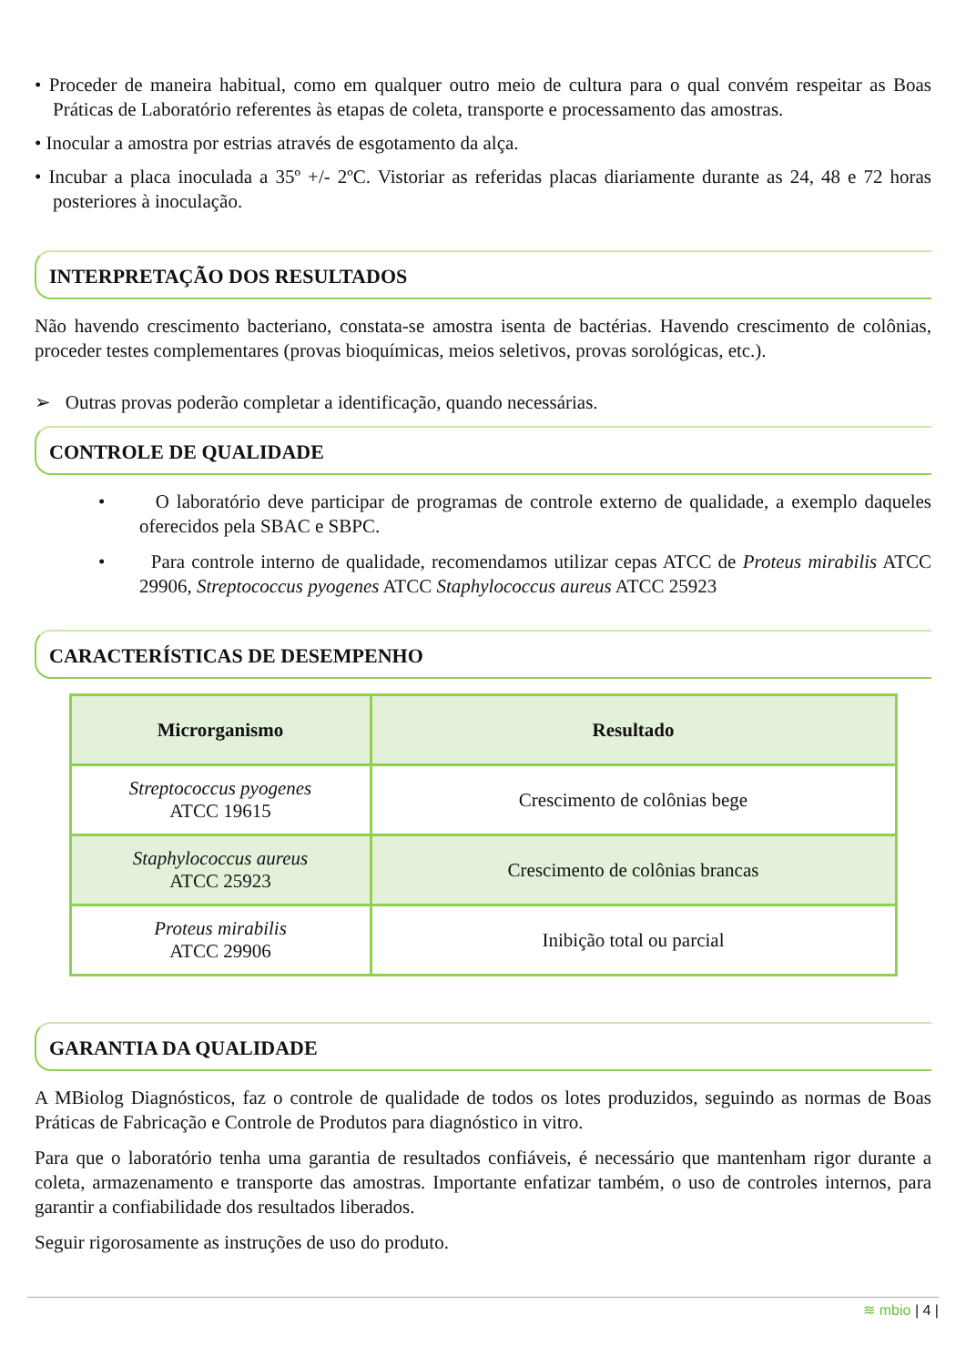• Proceder de maneira habitual, como em qualquer outro meio de cultura para o qual convém respeitar as Boas Práticas de Laboratório referentes às etapas de coleta, transporte e processamento das amostras.
• Inocular a amostra por estrias através de esgotamento da alça.
• Incubar a placa inoculada a 35º +/- 2ºC. Vistoriar as referidas placas diariamente durante as 24, 48 e 72 horas posteriores à inoculação.
INTERPRETAÇÃO DOS RESULTADOS
Não havendo crescimento bacteriano, constata-se amostra isenta de bactérias. Havendo crescimento de colônias, proceder testes complementares (provas bioquímicas, meios seletivos, provas sorológicas, etc.).
➢ Outras provas poderão completar a identificação, quando necessárias.
CONTROLE DE QUALIDADE
• O laboratório deve participar de programas de controle externo de qualidade, a exemplo daqueles oferecidos pela SBAC e SBPC.
• Para controle interno de qualidade, recomendamos utilizar cepas ATCC de Proteus mirabilis ATCC 29906, Streptococcus pyogenes ATCC Staphylococcus aureus ATCC 25923
CARACTERÍSTICAS DE DESEMPENHO
| Microrganismo | Resultado |
| --- | --- |
| Streptococcus pyogenes ATCC 19615 | Crescimento de colônias bege |
| Staphylococcus aureus ATCC 25923 | Crescimento de colônias brancas |
| Proteus mirabilis ATCC 29906 | Inibição total ou parcial |
GARANTIA DA QUALIDADE
A MBiolog Diagnósticos, faz o controle de qualidade de todos os lotes produzidos, seguindo as normas de Boas Práticas de Fabricação e Controle de Produtos para diagnóstico in vitro.
Para que o laboratório tenha uma garantia de resultados confiáveis, é necessário que mantenham rigor durante a coleta, armazenamento e transporte das amostras. Importante enfatizar também, o uso de controles internos, para garantir a confiabilidade dos resultados liberados.
Seguir rigorosamente as instruções de uso do produto.
≋ mbio | 4 |